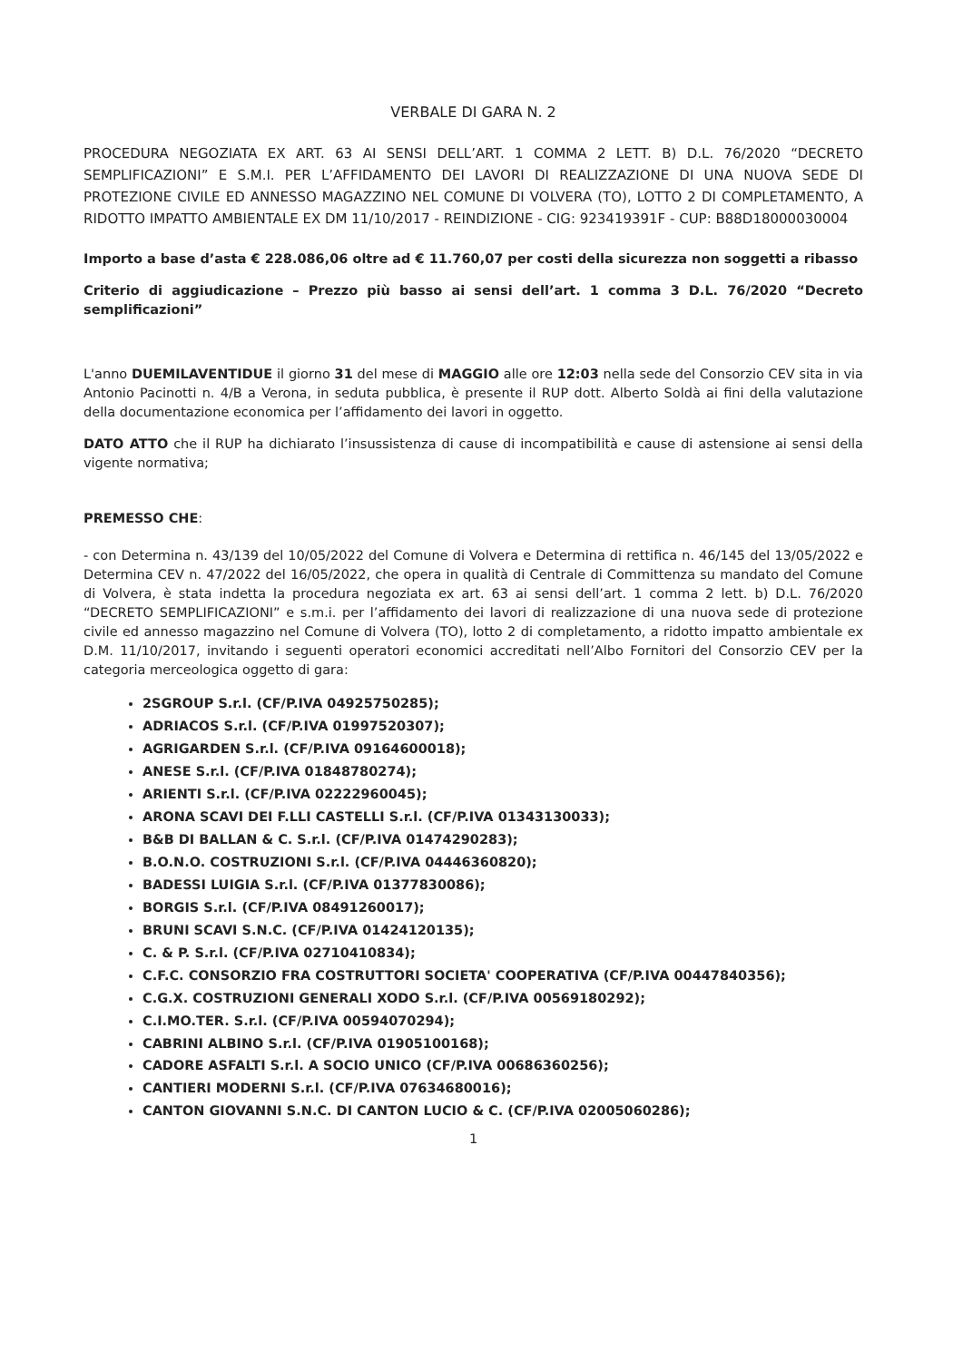VERBALE DI GARA N. 2
PROCEDURA NEGOZIATA EX ART. 63 AI SENSI DELL’ART. 1 COMMA 2 LETT. B) D.L. 76/2020 “DECRETO SEMPLIFICAZIONI” E S.M.I. PER L’AFFIDAMENTO DEI LAVORI DI REALIZZAZIONE DI UNA NUOVA SEDE DI PROTEZIONE CIVILE ED ANNESSO MAGAZZINO NEL COMUNE DI VOLVERA (TO), LOTTO 2 DI COMPLETAMENTO, A RIDOTTO IMPATTO AMBIENTALE EX DM 11/10/2017 - REINDIZIONE - CIG: 923419391F - CUP: B88D18000030004
Importo a base d’asta € 228.086,06 oltre ad € 11.760,07 per costi della sicurezza non soggetti a ribasso
Criterio di aggiudicazione – Prezzo più basso ai sensi dell’art. 1 comma 3 D.L. 76/2020 “Decreto semplificazioni”
L'anno DUEMILAVENTIDUE il giorno 31 del mese di MAGGIO alle ore 12:03 nella sede del Consorzio CEV sita in via Antonio Pacinotti n. 4/B a Verona, in seduta pubblica, è presente il RUP dott. Alberto Soldà ai fini della valutazione della documentazione economica per l’affidamento dei lavori in oggetto.
DATO ATTO che il RUP ha dichiarato l’insussistenza di cause di incompatibilità e cause di astensione ai sensi della vigente normativa;
PREMESSO CHE:
- con Determina n. 43/139 del 10/05/2022 del Comune di Volvera e Determina di rettifica n. 46/145 del 13/05/2022 e Determina CEV n. 47/2022 del 16/05/2022, che opera in qualità di Centrale di Committenza su mandato del Comune di Volvera, è stata indetta la procedura negoziata ex art. 63 ai sensi dell’art. 1 comma 2 lett. b) D.L. 76/2020 “DECRETO SEMPLIFICAZIONI” e s.m.i. per l’affidamento dei lavori di realizzazione di una nuova sede di protezione civile ed annesso magazzino nel Comune di Volvera (TO), lotto 2 di completamento, a ridotto impatto ambientale ex D.M. 11/10/2017, invitando i seguenti operatori economici accreditati nell’Albo Fornitori del Consorzio CEV per la categoria merceologica oggetto di gara:
2SGROUP S.r.l. (CF/P.IVA 04925750285);
ADRIACOS S.r.l. (CF/P.IVA 01997520307);
AGRIGARDEN S.r.l. (CF/P.IVA 09164600018);
ANESE S.r.l. (CF/P.IVA 01848780274);
ARIENTI S.r.l. (CF/P.IVA 02222960045);
ARONA SCAVI DEI F.LLI CASTELLI S.r.l. (CF/P.IVA 01343130033);
B&B DI BALLAN & C. S.r.l. (CF/P.IVA 01474290283);
B.O.N.O. COSTRUZIONI S.r.l. (CF/P.IVA 04446360820);
BADESSI LUIGIA S.r.l. (CF/P.IVA 01377830086);
BORGIS S.r.l. (CF/P.IVA 08491260017);
BRUNI SCAVI S.N.C. (CF/P.IVA 01424120135);
C. & P. S.r.l. (CF/P.IVA 02710410834);
C.F.C. CONSORZIO FRA COSTRUTTORI SOCIETA' COOPERATIVA (CF/P.IVA 00447840356);
C.G.X. COSTRUZIONI GENERALI XODO S.r.l. (CF/P.IVA 00569180292);
C.I.MO.TER. S.r.l. (CF/P.IVA 00594070294);
CABRINI ALBINO S.r.l. (CF/P.IVA 01905100168);
CADORE ASFALTI S.r.l. A SOCIO UNICO (CF/P.IVA 00686360256);
CANTIERI MODERNI S.r.l. (CF/P.IVA 07634680016);
CANTON GIOVANNI S.N.C. DI CANTON LUCIO & C. (CF/P.IVA 02005060286);
1